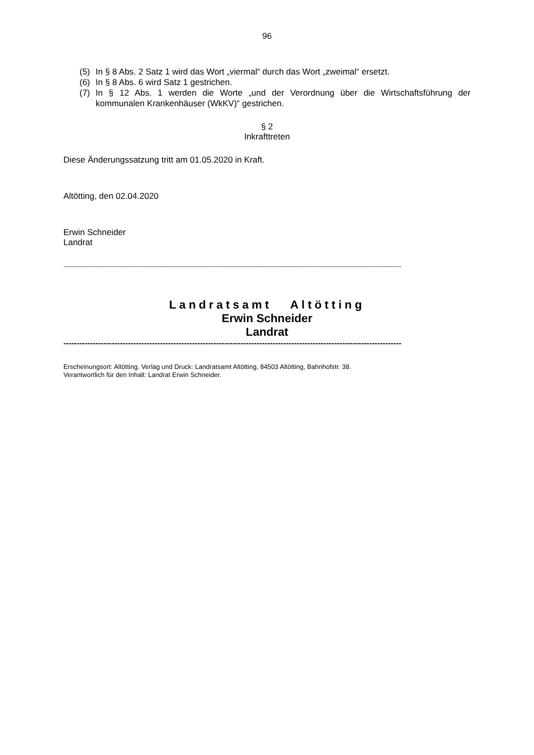96
(5) In § 8 Abs. 2 Satz 1 wird das Wort „viermal“ durch das Wort „zweimal“ ersetzt.
(6) In § 8 Abs. 6 wird Satz 1 gestrichen.
(7) In § 12 Abs. 1 werden die Worte „und der Verordnung über die Wirtschaftsführung der kommunalen Krankenhäuser (WkKV)“ gestrichen.
§ 2
Inkrafttreten
Diese Änderungssatzung tritt am 01.05.2020 in Kraft.
Altötting, den 02.04.2020
Erwin Schneider
Landrat
------------------------------------------------------------------------------------------------------------------------------------------------------------------------
Landratsamt Altötting
Erwin Schneider
Landrat
------------------------------------------------------------------------------------------------------------------------------
Erscheinungsort: Altötting. Verlag und Druck: Landratsamt Altötting, 84503 Altötting, Bahnhofstr. 38.
Verantwortlich für den Inhalt: Landrat Erwin Schneider.